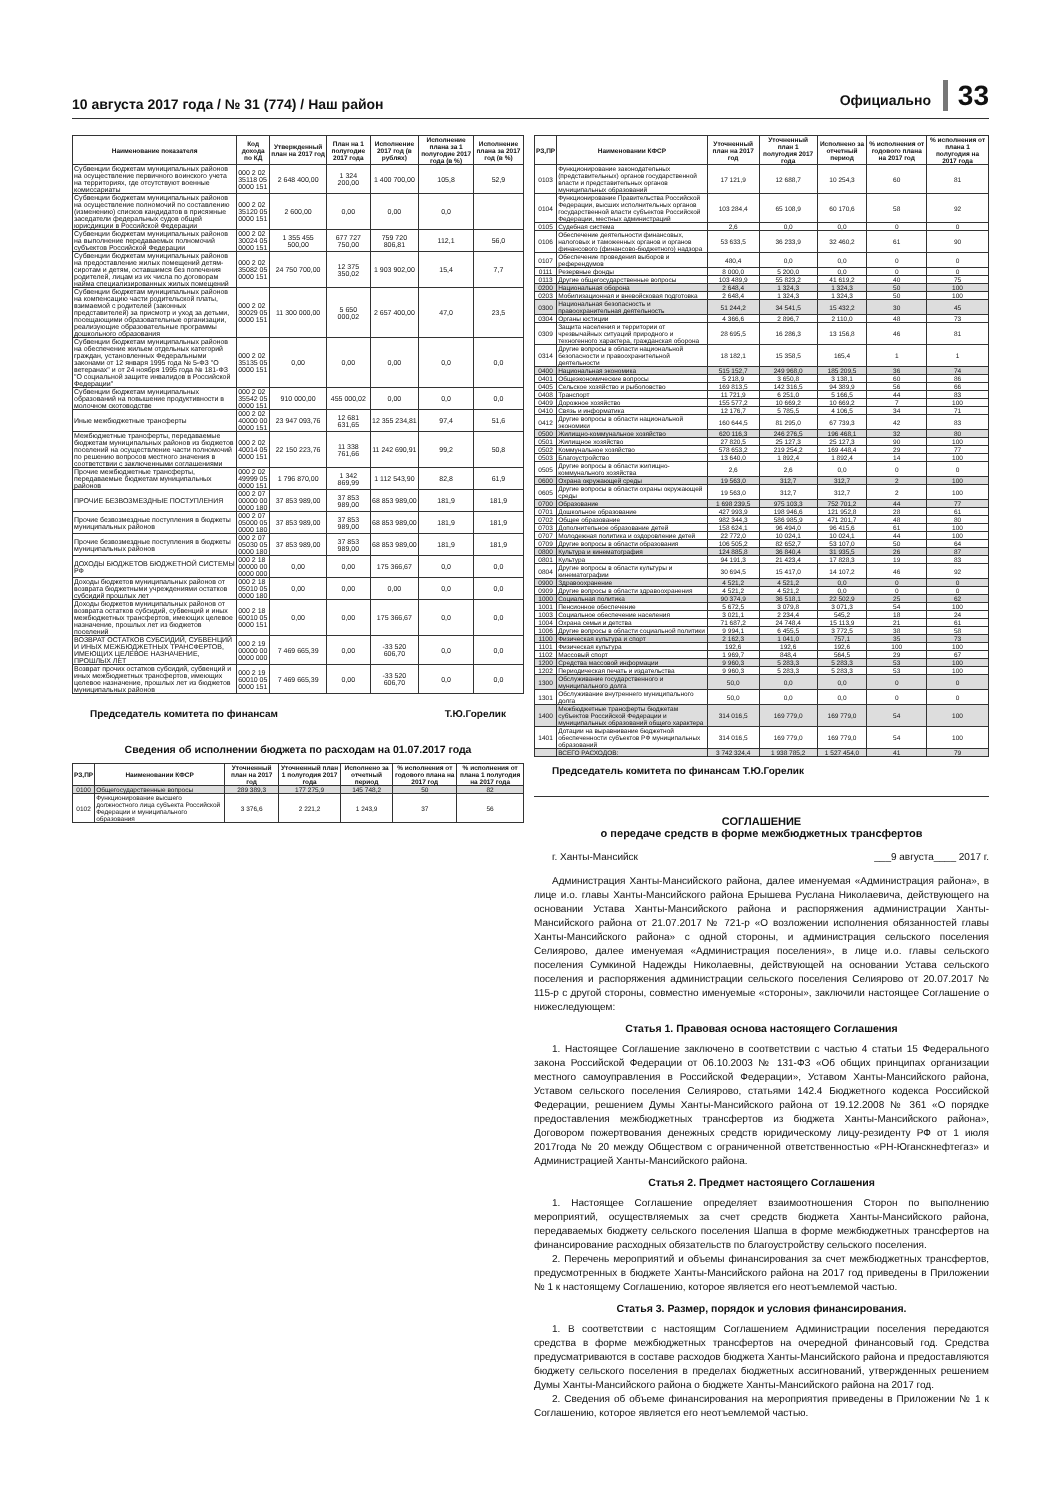10 августа 2017 года / № 31 (774) / Наш район Официально 33
| Наименование показателя | Код дохода по КД | Утвержденный план на 2017 год | План на 1 полугодие 2017 года | Исполнение 2017 год (в рублях) | Исполнение плана за 1 полугодие 2017 года (в %) | Исполнение плана за 2017 год (в %) |
| --- | --- | --- | --- | --- | --- | --- |
| Субвенции бюджетам муниципальных районов на осуществление первичного воинского учета на территориях, где отсутствуют военные комиссариаты | 000 2 02 35118 05 0000 151 | 2 648 400,00 | 1 324 200,00 | 1 400 700,00 | 105,8 | 52,9 |
| Субвенции бюджетам муниципальных районов на осуществление полномочий по составлению (изменению) списков кандидатов в присяжные заседатели федеральных судов общей юрисдикции в Российской Федерации | 000 2 02 35120 05 0000 151 | 2 600,00 | 0,00 | 0,00 | 0,0 | |
| Субвенции бюджетам муниципальных районов на выполнение передаваемых полномочий субъектов Российской Федерации | 000 2 02 30024 05 0000 151 | 1 355 455 500,00 | 677 727 750,00 | 759 720 806,81 | 112,1 | 56,0 |
| Субвенции бюджетам муниципальных районов на предоставление жилых помещений детям-сиротам и детям, оставшимся без попечения родителей, лицам из их числа по договорам найма специализированных жилых помещений | 000 2 02 35082 05 0000 151 | 24 750 700,00 | 12 375 350,02 | 1 903 902,00 | 15,4 | 7,7 |
| Субвенции бюджетам муниципальных районов на компенсацию части родительской платы, взимаемой с родителей (законных представителей) за присмотр и уход за детьми, посещающими образовательные организации, реализующие образовательные программы дошкольного образования | 000 2 02 30029 05 0000 151 | 11 300 000,00 | 5 650 000,02 | 2 657 400,00 | 47,0 | 23,5 |
| Субвенции бюджетам муниципальных районов на обеспечение жильем отдельных категорий граждан, установленных Федеральными законами от 12 января 1995 года № 5-ФЗ "О ветеранах" и от 24 ноября 1995 года № 181-ФЗ "О социальной защите инвалидов в Российской Федерации" | 000 2 02 35135 05 0000 151 | 0,00 | 0,00 | 0,00 | 0,0 | 0,0 |
| Субвенции бюджетам муниципальных образований на повышение продуктивности в молочном скотоводстве | 000 2 02 35542 05 0000 151 | 910 000,00 | 455 000,02 | 0,00 | 0,0 | 0,0 |
| Иные межбюджетные трансферты | 000 2 02 40000 00 0000 151 | 23 947 093,76 | 12 681 631,65 | 12 355 234,81 | 97,4 | 51,6 |
| Межбюджетные трансферты, передаваемые бюджетам муниципальных районов из бюджетов поселений на осуществление части полномочий по решению вопросов местного значения в соответствии с заключенными соглашениями | 000 2 02 40014 05 0000 151 | 22 150 223,76 | 11 338 761,66 | 11 242 690,91 | 99,2 | 50,8 |
| Прочие межбюджетные трансферты, передаваемые бюджетам муниципальных районов | 000 2 02 49999 05 0000 151 | 1 796 870,00 | 1 342 869,99 | 1 112 543,90 | 82,8 | 61,9 |
| ПРОЧИЕ БЕЗВОЗМЕЗДНЫЕ ПОСТУПЛЕНИЯ | 000 2 07 00000 00 0000 180 | 37 853 989,00 | 37 853 989,00 | 68 853 989,00 | 181,9 | 181,9 |
| Прочие безвозмездные поступления в бюджеты муниципальных районов | 000 2 07 05000 05 0000 180 | 37 853 989,00 | 37 853 989,00 | 68 853 989,00 | 181,9 | 181,9 |
| Прочие безвозмездные поступления в бюджеты муниципальных районов | 000 2 07 05030 05 0000 180 | 37 853 989,00 | 37 853 989,00 | 68 853 989,00 | 181,9 | 181,9 |
| ДОХОДЫ БЮДЖЕТОВ БЮДЖЕТНОЙ СИСТЕМЫ РФ | 000 2 18 00000 00 0000 000 | 0,00 | 0,00 | 175 366,67 | 0,0 | 0,0 |
| Доходы бюджетов муниципальных районов от возврата бюджетными учреждениями остатков субсидий прошлых лет | 000 2 18 05010 05 0000 180 | 0,00 | 0,00 | 0,00 | 0,0 | 0,0 |
| Доходы бюджетов муниципальных районов от возврата остатков субсидий, субвенций и иных межбюджетных трансфертов, имеющих целевое назначение, прошлых лет из бюджетов поселений | 000 2 18 60010 05 0000 151 | 0,00 | 0,00 | 175 366,67 | 0,0 | 0,0 |
| ВОЗВРАТ ОСТАТКОВ СУБСИДИЙ, СУБВЕНЦИЙ И ИНЫХ МЕЖБЮДЖЕТНЫХ ТРАНСФЕРТОВ, ИМЕЮЩИХ ЦЕЛЕВОЕ НАЗНАЧЕНИЕ, ПРОШЛЫХ ЛЕТ | 000 2 19 00000 00 0000 000 | 7 469 665,39 | 0,00 | -33 520 606,70 | 0,0 | 0,0 |
| Возврат прочих остатков субсидий, субвенций и иных межбюджетных трансфертов, имеющих целевое назначение, прошлых лет из бюджетов муниципальных районов | 000 2 19 60010 05 0000 151 | 7 469 665,39 | 0,00 | -33 520 606,70 | 0,0 | 0,0 |
Председатель комитета по финансам Т.Ю.Горелик
Сведения об исполнении бюджета по расходам на 01.07.2017 года
| РЗ,ПР | Наименовании КФСР | Уточненный план на 2017 год | Уточненный план 1 полугодия 2017 года | Исполнено за отчетный период | % исполнения от годового плана на 2017 год | % исполнения от плана 1 полугодия на 2017 года |
| --- | --- | --- | --- | --- | --- | --- |
| 0100 | Общегосударственные вопросы | 289 389,3 | 177 275,9 | 145 748,2 | 50 | 82 |
| 0102 | Функционирование высшего должностного лица субъекта Российской Федерации и муниципального образования | 3 376,6 | 2 221,2 | 1 243,9 | 37 | 56 |
| РЗ,ПР | Наименовании КФСР | Уточненный план на 2017 год | Уточненный план 1 полугодия 2017 года | Исполнено за отчетный период | % исполнения от годового плана на 2017 год | % исполнения от плана 1 полугодия на 2017 года |
| --- | --- | --- | --- | --- | --- | --- |
| 0103 | Функционирование законодательных (представительных) органов государственной власти и представительных органов муниципальных образований | 17 121,9 | 12 688,7 | 10 254,3 | 60 | 81 |
| 0104 | Функционирование Правительства Российской Федерации, высших исполнительных органов государственной власти субъектов Российской Федерации, местных администраций | 103 284,4 | 65 108,9 | 60 170,6 | 58 | 92 |
| 0105 | Судебная система | 2,6 | 0,0 | 0,0 | 0 | 0 |
| 0106 | Обеспечение деятельности финансовых, налоговых и таможенных органов и органов финансового (финансово-бюджетного) надзора | 53 633,5 | 36 233,9 | 32 460,2 | 61 | 90 |
| 0107 | Обеспечение проведения выборов и референдумов | 480,4 | 0,0 | 0,0 | 0 | 0 |
| 0111 | Резервные фонды | 8 000,0 | 5 200,0 | 0,0 | 0 | 0 |
| 0113 | Другие общегосударственные вопросы | 103 489,9 | 55 823,2 | 41 619,2 | 40 | 75 |
| 0200 | Национальная оборона | 2 648,4 | 1 324,3 | 1 324,3 | 50 | 100 |
| 0203 | Мобилизационная и вневойсковая подготовка | 2 648,4 | 1 324,3 | 1 324,3 | 50 | 100 |
| 0300 | Национальная безопасность и правоохранительная деятельность | 51 244,2 | 34 541,5 | 15 432,2 | 30 | 45 |
| 0304 | Органы юстиции | 4 366,6 | 2 896,7 | 2 110,0 | 48 | 73 |
| 0309 | Защита населения и территории от чрезвычайных ситуаций природного и техногенного характера, гражданская оборона | 28 695,5 | 16 286,3 | 13 156,8 | 46 | 81 |
| 0314 | Другие вопросы в области национальной безопасности и правоохранительной деятельности | 18 182,1 | 15 358,5 | 165,4 | 1 | 1 |
| 0400 | Национальная экономика | 515 152,7 | 249 968,0 | 185 209,5 | 36 | 74 |
| 0401 | Общеэкономические вопросы | 5 218,9 | 3 650,8 | 3 138,1 | 60 | 86 |
| 0405 | Сельское хозяйство и рыболовство | 169 813,5 | 142 316,5 | 94 389,9 | 56 | 66 |
| 0408 | Транспорт | 11 721,9 | 6 251,0 | 5 166,5 | 44 | 83 |
| 0409 | Дорожное хозяйство | 155 577,2 | 10 669,2 | 10 669,2 | 7 | 100 |
| 0410 | Связь и информатика | 12 176,7 | 5 785,5 | 4 106,5 | 34 | 71 |
| 0412 | Другие вопросы в области национальной экономики | 160 644,5 | 81 295,0 | 67 739,3 | 42 | 83 |
| 0500 | Жилищно-коммунальное хозяйство | 620 116,3 | 246 276,5 | 196 468,1 | 32 | 80 |
| 0501 | Жилищное хозяйство | 27 820,5 | 25 127,3 | 25 127,3 | 90 | 100 |
| 0502 | Коммунальное хозяйство | 578 653,2 | 219 254,2 | 169 448,4 | 29 | 77 |
| 0503 | Благоустройство | 13 640,0 | 1 892,4 | 1 892,4 | 14 | 100 |
| 0505 | Другие вопросы в области жилищно-коммунального хозяйства | 2,6 | 2,6 | 0,0 | 0 | 0 |
| 0600 | Охрана окружающей среды | 19 563,0 | 312,7 | 312,7 | 2 | 100 |
| 0605 | Другие вопросы в области охраны окружающей среды | 19 563,0 | 312,7 | 312,7 | 2 | 100 |
| 0700 | Образование | 1 698 239,5 | 975 103,3 | 752 701,2 | 44 | 77 |
| 0701 | Дошкольное образование | 427 993,9 | 198 946,6 | 121 952,8 | 28 | 61 |
| 0702 | Общее образование | 982 344,3 | 586 985,9 | 471 201,7 | 48 | 80 |
| 0703 | Дополнительное образование детей | 158 624,1 | 96 494,0 | 96 415,6 | 61 | 100 |
| 0707 | Молодежная политика и оздоровление детей | 22 772,0 | 10 024,1 | 10 024,1 | 44 | 100 |
| 0709 | Другие вопросы в области образования | 106 505,2 | 82 652,7 | 53 107,0 | 50 | 64 |
| 0800 | Культура и кинематография | 124 885,8 | 36 840,4 | 31 935,5 | 26 | 87 |
| 0801 | Культура | 94 191,3 | 21 423,4 | 17 828,3 | 19 | 83 |
| 0804 | Другие вопросы в области культуры и кинематографии | 30 694,5 | 15 417,0 | 14 107,2 | 46 | 92 |
| 0900 | Здравоохранение | 4 521,2 | 4 521,2 | 0,0 | 0 | 0 |
| 0909 | Другие вопросы в области здравоохранения | 4 521,2 | 4 521,2 | 0,0 | 0 | 0 |
| 1000 | Социальная политика | 90 374,9 | 36 518,1 | 22 502,9 | 25 | 62 |
| 1001 | Пенсионное обеспечение | 5 672,5 | 3 079,8 | 3 071,3 | 54 | 100 |
| 1003 | Социальное обеспечение населения | 3 021,1 | 2 234,4 | 545,2 | 18 | 24 |
| 1004 | Охрана семьи и детства | 71 687,2 | 24 748,4 | 15 113,9 | 21 | 61 |
| 1006 | Другие вопросы в области социальной политики | 9 994,1 | 6 455,5 | 3 772,5 | 38 | 58 |
| 1100 | Физическая культура и спорт | 2 162,3 | 1 041,0 | 757,1 | 35 | 73 |
| 1101 | Физическая культура | 192,6 | 192,6 | 192,6 | 100 | 100 |
| 1102 | Массовый спорт | 1 969,7 | 848,4 | 564,5 | 29 | 67 |
| 1200 | Средства массовой информации | 9 960,3 | 5 283,3 | 5 283,3 | 53 | 100 |
| 1202 | Периодическая печать и издательства | 9 960,3 | 5 283,3 | 5 283,3 | 53 | 100 |
| 1300 | Обслуживание государственного и муниципального долга | 50,0 | 0,0 | 0,0 | 0 | 0 |
| 1301 | Обслуживание внутреннего муниципального долга | 50,0 | 0,0 | 0,0 | 0 | 0 |
| 1400 | Межбюджетные трансферты бюджетам субъектов Российской Федерации и муниципальных образований общего характера | 314 016,5 | 169 779,0 | 169 779,0 | 54 | 100 |
| 1401 | Дотации на выравнивание бюджетной обеспеченности субъектов РФ муниципальных образований | 314 016,5 | 169 779,0 | 169 779,0 | 54 | 100 |
| | ВСЕГО РАСХОДОВ: | 3 742 324,4 | 1 938 785,2 | 1 527 454,0 | 41 | 79 |
Председатель комитета по финансам Т.Ю.Горелик
СОГЛАШЕНИЕ
о передаче средств в форме межбюджетных трансфертов
г. Ханты-Мансийск ___9 августа____ 2017 г.
Администрация Ханты-Мансийского района, далее именуемая «Администрация района», в лице и.о. главы Ханты-Мансийского района Ерышева Руслана Николаевича, действующего на основании Устава Ханты-Мансийского района и распоряжения администрации Ханты-Мансийского района от 21.07.2017 № 721-р «О возложении исполнения обязанностей главы Ханты-Мансийского района» с одной стороны, и администрация сельского поселения Селиярово, далее именуемая «Администрация поселения», в лице и.о. главы сельского поселения Сумкиной Надежды Николаевны, действующей на основании Устава сельского поселения и распоряжения администрации сельского поселения Селиярово от 20.07.2017 № 115-р с другой стороны, совместно именуемые «стороны», заключили настоящее Соглашение о нижеследующем:
Статья 1. Правовая основа настоящего Соглашения
1. Настоящее Соглашение заключено в соответствии с частью 4 статьи 15 Федерального закона Российской Федерации от 06.10.2003 № 131-ФЗ «Об общих принципах организации местного самоуправления в Российской Федерации», Уставом Ханты-Мансийского района, Уставом сельского поселения Селиярово, статьями 142.4 Бюджетного кодекса Российской Федерации, решением Думы Ханты-Мансийского района от 19.12.2008 № 361 «О порядке предоставления межбюджетных трансфертов из бюджета Ханты-Мансийского района», Договором пожертвования денежных средств юридическому лицу-резиденту РФ от 1 июля 2017года № 20 между Обществом с ограниченной ответственностью «РН-Юганскнефтегаз» и Администрацией Ханты-Мансийского района.
Статья 2. Предмет настоящего Соглашения
1. Настоящее Соглашение определяет взаимоотношения Сторон по выполнению мероприятий, осуществляемых за счет средств бюджета Ханты-Мансийского района, передаваемых бюджету сельского поселения Шапша в форме межбюджетных трансфертов на финансирование расходных обязательств по благоустройству сельского поселения.
2. Перечень мероприятий и объемы финансирования за счет межбюджетных трансфертов, предусмотренных в бюджете Ханты-Мансийского района на 2017 год приведены в Приложении № 1 к настоящему Соглашению, которое является его неотъемлемой частью.
Статья 3. Размер, порядок и условия финансирования.
1. В соответствии с настоящим Соглашением Администрации поселения передаются средства в форме межбюджетных трансфертов на очередной финансовый год. Средства предусматриваются в составе расходов бюджета Ханты-Мансийского района и предоставляются бюджету сельского поселения в пределах бюджетных ассигнований, утвержденных решением Думы Ханты-Мансийского района о бюджете Ханты-Мансийского района на 2017 год.
2. Сведения об объеме финансирования на мероприятия приведены в Приложении № 1 к Соглашению, которое является его неотъемлемой частью.